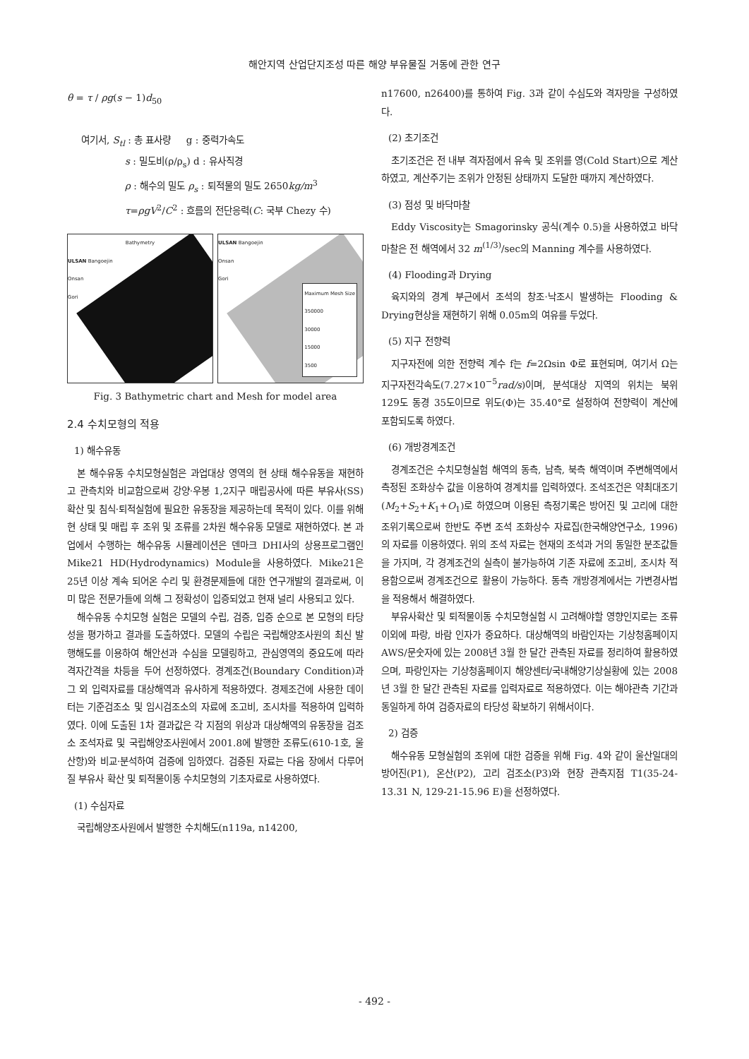해안지역 산업단지조성 따른 해양 부유물질 거동에 관한 연구
θ = τ / ρg(s − 1)d<sub>50</sub>
여기서, S<sub>tl</sub> : 총 표사량 g : 중력가속도
s : 밀도비(ρ/ρ<sub>s</sub>) d : 유사직경
ρ : 해수의 밀도 ρ<sub>s</sub> : 퇴적물의 밀도 2650kg/m<sup>3</sup>
τ=ρgV<sup>2</sup>/C<sup>2</sup> : 흐름의 전단응력(C: 국부 Chezy 수)
Bathymetry
ULSAN Bangoejin
Onsan
Gori
ULSAN Bangoejin
Onsan
Gori
Maximum Mesh Size
350000
30000
15000
3500
Fig. 3 Bathymetric chart and Mesh for model area
2.4 수치모형의 적용
1) 해수유동
본 해수유동 수치모형실험은 과업대상 영역의 현 상태 해수유동을 재현하고 관측치와 비교함으로써 강양·우봉 1,2지구 매립공사에 따른 부유사(SS) 확산 및 침식·퇴적실험에 필요한 유동장을 제공하는데 목적이 있다. 이를 위해 현 상태 및 매립 후 조위 및 조류를 2차원 해수유동 모델로 재현하였다. 본 과업에서 수행하는 해수유동 시뮬레이션은 덴마크 DHI사의 상용프로그램인 Mike21 HD(Hydrodynamics) Module을 사용하였다. Mike21은 25년 이상 계속 되어온 수리 및 환경문제들에 대한 연구개발의 결과로써, 이미 많은 전문가들에 의해 그 정확성이 입증되었고 현재 널리 사용되고 있다.
해수유동 수치모형 실험은 모델의 수립, 검증, 입증 순으로 본 모형의 타당성을 평가하고 결과를 도출하였다. 모델의 수립은 국립해양조사원의 최신 발행해도를 이용하여 해안선과 수심을 모델링하고, 관심영역의 중요도에 따라 격자간격을 차등을 두어 선정하였다. 경계조건(Boundary Condition)과 그 외 입력자료를 대상해역과 유사하게 적용하였다. 경제조건에 사용한 데이터는 기준검조소 및 임시검조소의 자료에 조고비, 조시차를 적용하여 입력하였다. 이에 도출된 1차 결과값은 각 지점의 위상과 대상해역의 유동장을 검조소 조석자료 및 국립해양조사원에서 2001.8에 발행한 조류도(610-1호, 울산항)와 비교·분석하여 검증에 임하였다. 검증된 자료는 다음 장에서 다루어질 부유사 확산 및 퇴적물이동 수치모형의 기초자료로 사용하였다.
(1) 수심자료
국립해양조사원에서 발행한 수치해도(n119a, n14200,
n17600, n26400)를 통하여 Fig. 3과 같이 수심도와 격자망을 구성하였다.
(2) 초기조건
초기조건은 전 내부 격자점에서 유속 및 조위를 영(Cold Start)으로 계산하였고, 계산주기는 조위가 안정된 상태까지 도달한 때까지 계산하였다.
(3) 점성 및 바닥마찰
Eddy Viscosity는 Smagorinsky 공식(계수 0.5)을 사용하였고 바닥 마찰은 전 해역에서 32 m<sup>(1/3)</sup>/sec의 Manning 계수를 사용하였다.
(4) Flooding과 Drying
육지와의 경계 부근에서 조석의 창조·낙조시 발생하는 Flooding & Drying현상을 재현하기 위해 0.05m의 여유를 두었다.
(5) 지구 전향력
지구자전에 의한 전향력 계수 f는 f=2Ωsin Φ로 표현되며, 여기서 Ω는 지구자전각속도(7.27×10<sup>−5</sup>rad/s)이며, 분석대상 지역의 위치는 북위 129도 동경 35도이므로 위도(Φ)는 35.40°로 설정하여 전향력이 계산에 포함되도록 하였다.
(6) 개방경계조건
경계조건은 수치모형실험 해역의 동측, 남측, 북측 해역이며 주변해역에서 측정된 조화상수 값을 이용하여 경계치를 입력하였다. 조석조건은 약최대조기(M<sub>2</sub>+S<sub>2</sub>+K<sub>1</sub>+O<sub>1</sub>)로 하였으며 이용된 측정기록은 방어진 및 고리에 대한 조위기록으로써 한반도 주변 조석 조화상수 자료집(한국해양연구소, 1996)의 자료를 이용하였다. 위의 조석 자료는 현재의 조석과 거의 동일한 분조값들을 가지며, 각 경계조건의 실측이 불가능하여 기존 자료에 조고비, 조시차 적용함으로써 경계조건으로 활용이 가능하다. 동측 개방경계에서는 가변경사법을 적용해서 해결하였다.
부유사확산 및 퇴적물이동 수치모형실험 시 고려해야할 영향인지로는 조류이외에 파랑, 바람 인자가 중요하다. 대상해역의 바람인자는 기상청홈페이지 AWS/문숫자에 있는 2008년 3월 한 달간 관측된 자료를 정리하여 활용하였으며, 파랑인자는 기상청홈페이지 해양센터/국내해양기상실황에 있는 2008년 3월 한 달간 관측된 자료를 입력자료로 적용하였다. 이는 해야관측 기간과 동일하게 하여 검증자료의 타당성 확보하기 위해서이다.
2) 검증
해수유동 모형실험의 조위에 대한 검증을 위해 Fig. 4와 같이 울산일대의 방어진(P1), 온산(P2), 고리 검조소(P3)와 현장 관측지점 T1(35-24-13.31 N, 129-21-15.96 E)을 선정하였다.
- 492 -